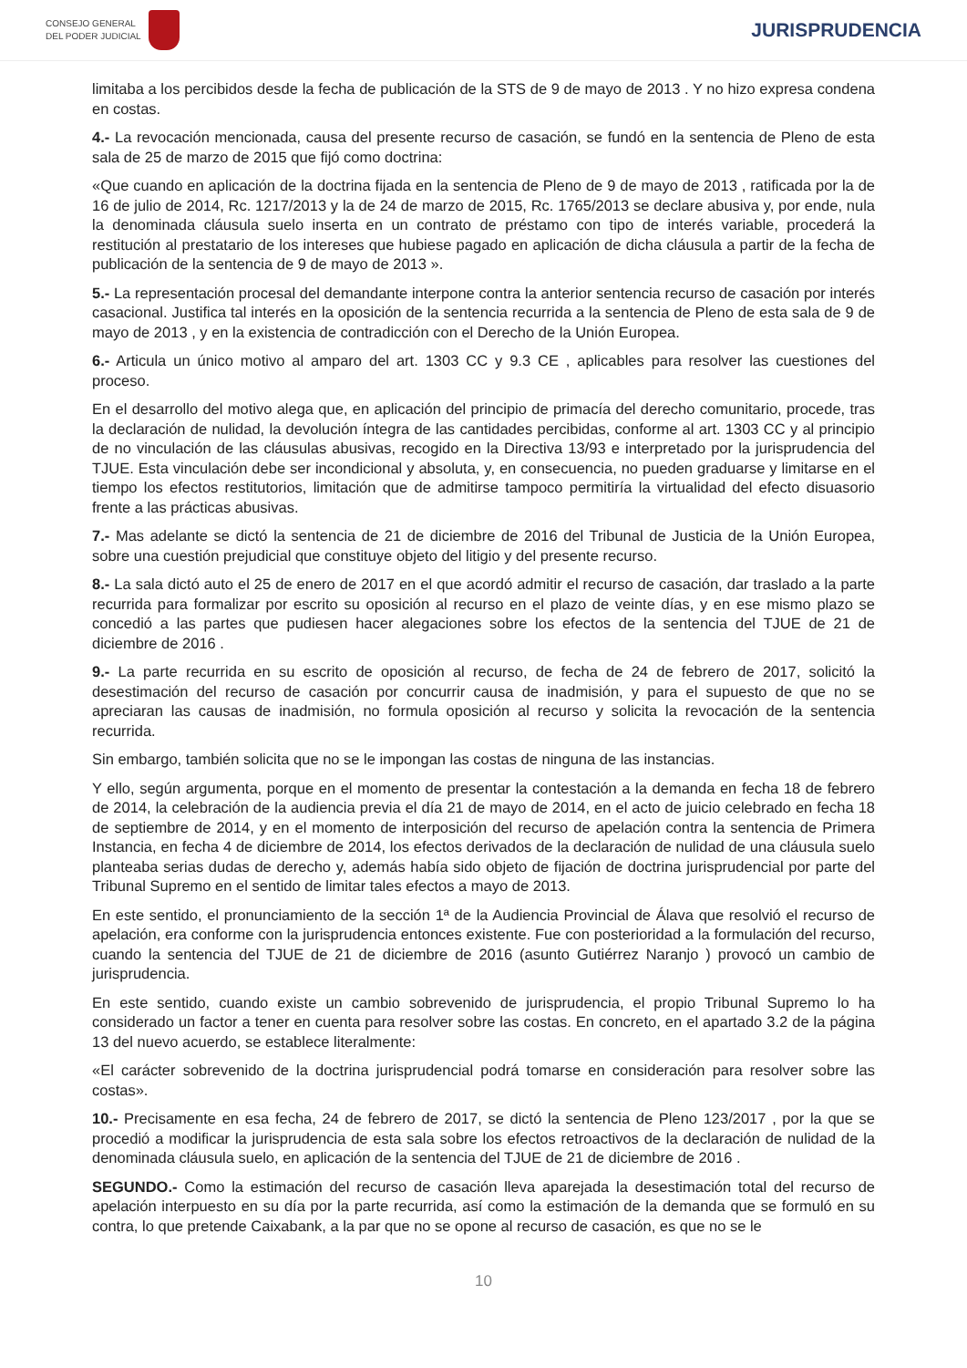CONSEJO GENERAL
DEL PODER JUDICIAL
JURISPRUDENCIA
limitaba a los percibidos desde la fecha de publicación de la STS de 9 de mayo de 2013 . Y no hizo expresa condena en costas.
4.- La revocación mencionada, causa del presente recurso de casación, se fundó en la sentencia de Pleno de esta sala de 25 de marzo de 2015 que fijó como doctrina:
«Que cuando en aplicación de la doctrina fijada en la sentencia de Pleno de 9 de mayo de 2013 , ratificada por la de 16 de julio de 2014, Rc. 1217/2013 y la de 24 de marzo de 2015, Rc. 1765/2013 se declare abusiva y, por ende, nula la denominada cláusula suelo inserta en un contrato de préstamo con tipo de interés variable, procederá la restitución al prestatario de los intereses que hubiese pagado en aplicación de dicha cláusula a partir de la fecha de publicación de la sentencia de 9 de mayo de 2013 ».
5.- La representación procesal del demandante interpone contra la anterior sentencia recurso de casación por interés casacional. Justifica tal interés en la oposición de la sentencia recurrida a la sentencia de Pleno de esta sala de 9 de mayo de 2013 , y en la existencia de contradicción con el Derecho de la Unión Europea.
6.- Articula un único motivo al amparo del art. 1303 CC y 9.3 CE , aplicables para resolver las cuestiones del proceso.
En el desarrollo del motivo alega que, en aplicación del principio de primacía del derecho comunitario, procede, tras la declaración de nulidad, la devolución íntegra de las cantidades percibidas, conforme al art. 1303 CC y al principio de no vinculación de las cláusulas abusivas, recogido en la Directiva 13/93 e interpretado por la jurisprudencia del TJUE. Esta vinculación debe ser incondicional y absoluta, y, en consecuencia, no pueden graduarse y limitarse en el tiempo los efectos restitutorios, limitación que de admitirse tampoco permitiría la virtualidad del efecto disuasorio frente a las prácticas abusivas.
7.- Mas adelante se dictó la sentencia de 21 de diciembre de 2016 del Tribunal de Justicia de la Unión Europea, sobre una cuestión prejudicial que constituye objeto del litigio y del presente recurso.
8.- La sala dictó auto el 25 de enero de 2017 en el que acordó admitir el recurso de casación, dar traslado a la parte recurrida para formalizar por escrito su oposición al recurso en el plazo de veinte días, y en ese mismo plazo se concedió a las partes que pudiesen hacer alegaciones sobre los efectos de la sentencia del TJUE de 21 de diciembre de 2016 .
9.- La parte recurrida en su escrito de oposición al recurso, de fecha de 24 de febrero de 2017, solicitó la desestimación del recurso de casación por concurrir causa de inadmisión, y para el supuesto de que no se apreciaran las causas de inadmisión, no formula oposición al recurso y solicita la revocación de la sentencia recurrida.
Sin embargo, también solicita que no se le impongan las costas de ninguna de las instancias.
Y ello, según argumenta, porque en el momento de presentar la contestación a la demanda en fecha 18 de febrero de 2014, la celebración de la audiencia previa el día 21 de mayo de 2014, en el acto de juicio celebrado en fecha 18 de septiembre de 2014, y en el momento de interposición del recurso de apelación contra la sentencia de Primera Instancia, en fecha 4 de diciembre de 2014, los efectos derivados de la declaración de nulidad de una cláusula suelo planteaba serias dudas de derecho y, además había sido objeto de fijación de doctrina jurisprudencial por parte del Tribunal Supremo en el sentido de limitar tales efectos a mayo de 2013.
En este sentido, el pronunciamiento de la sección 1ª de la Audiencia Provincial de Álava que resolvió el recurso de apelación, era conforme con la jurisprudencia entonces existente. Fue con posterioridad a la formulación del recurso, cuando la sentencia del TJUE de 21 de diciembre de 2016 (asunto Gutiérrez Naranjo ) provocó un cambio de jurisprudencia.
En este sentido, cuando existe un cambio sobrevenido de jurisprudencia, el propio Tribunal Supremo lo ha considerado un factor a tener en cuenta para resolver sobre las costas. En concreto, en el apartado 3.2 de la página 13 del nuevo acuerdo, se establece literalmente:
«El carácter sobrevenido de la doctrina jurisprudencial podrá tomarse en consideración para resolver sobre las costas».
10.- Precisamente en esa fecha, 24 de febrero de 2017, se dictó la sentencia de Pleno 123/2017 , por la que se procedió a modificar la jurisprudencia de esta sala sobre los efectos retroactivos de la declaración de nulidad de la denominada cláusula suelo, en aplicación de la sentencia del TJUE de 21 de diciembre de 2016 .
SEGUNDO.- Como la estimación del recurso de casación lleva aparejada la desestimación total del recurso de apelación interpuesto en su día por la parte recurrida, así como la estimación de la demanda que se formuló en su contra, lo que pretende Caixabank, a la par que no se opone al recurso de casación, es que no se le
10